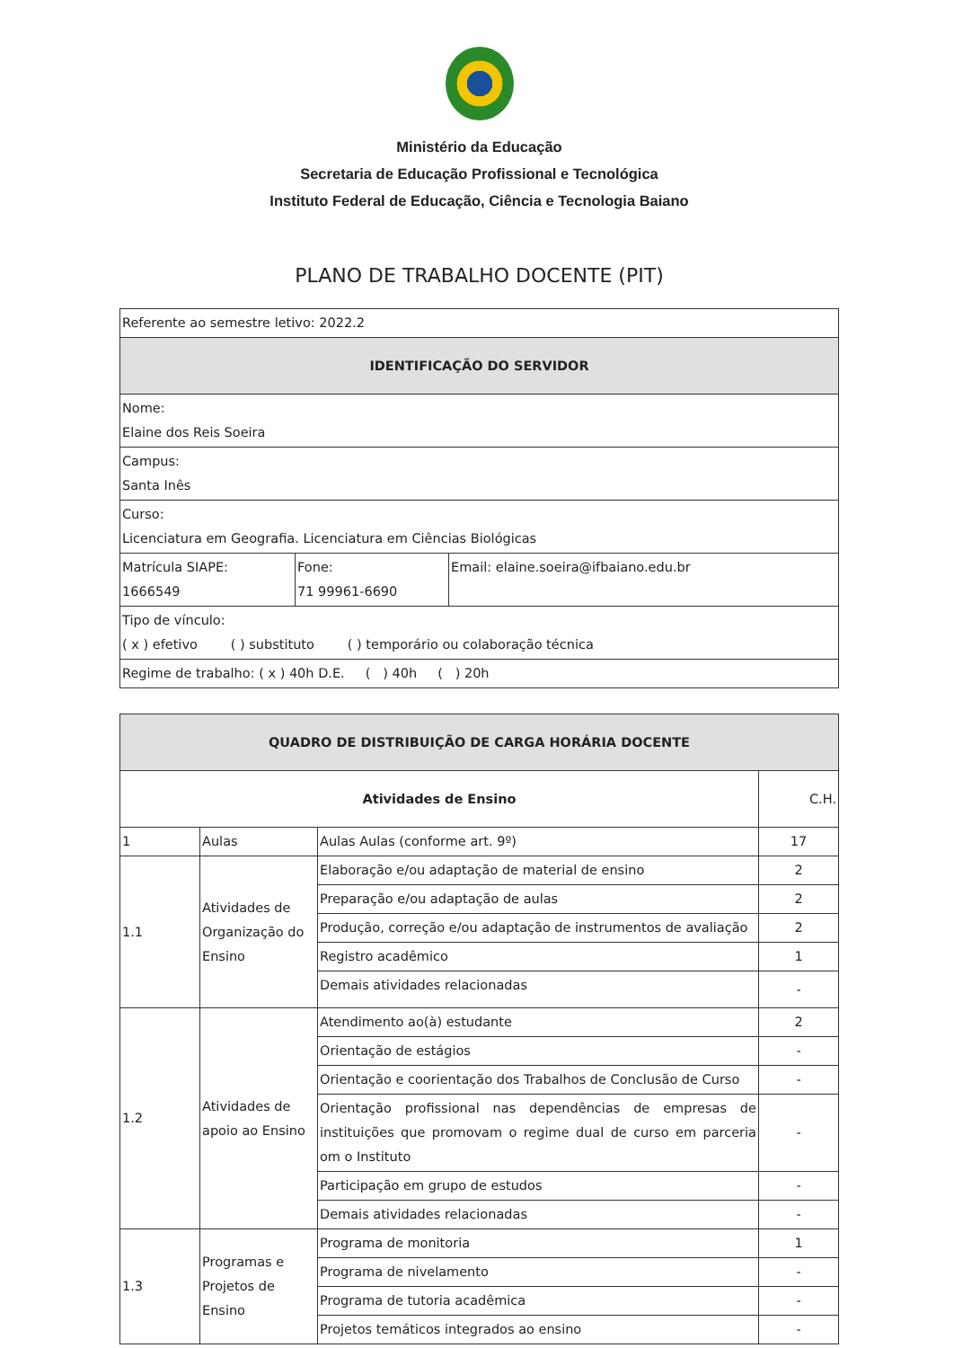Ministério da Educação
Secretaria de Educação Profissional e Tecnológica
Instituto Federal de Educação, Ciência e Tecnologia Baiano
PLANO DE TRABALHO DOCENTE (PIT)
| Referente ao semestre letivo: 2022.2 | | |
| IDENTIFICAÇÃO DO SERVIDOR | | |
| Nome: Elaine dos Reis Soeira | | |
| Campus: Santa Inês | | |
| Curso: Licenciatura em Geografia. Licenciatura em Ciências Biológicas | | |
| Matrícula SIAPE: 1666549 | Fone: 71 99961-6690 | Email: elaine.soeira@ifbaiano.edu.br |
| Tipo de vínculo: ( x ) efetivo ( ) substituto ( ) temporário ou colaboração técnica | | |
| Regime de trabalho: ( x ) 40h D.E. ( ) 40h ( ) 20h | | |
| QUADRO DE DISTRIBUIÇÃO DE CARGA HORÁRIA DOCENTE | | | |
| --- | --- | --- | --- |
| Atividades de Ensino | | | C.H. |
| 1 | Aulas | Aulas Aulas (conforme art. 9º) | 17 |
| 1.1 | Atividades de Organização do Ensino | Elaboração e/ou adaptação de material de ensino | 2 |
| | | Preparação e/ou adaptação de aulas | 2 |
| | | Produção, correção e/ou adaptação de instrumentos de avaliação | 2 |
| | | Registro acadêmico | 1 |
| | | Demais atividades relacionadas | - |
| 1.2 | Atividades de apoio ao Ensino | Atendimento ao(à) estudante | 2 |
| | | Orientação de estágios | - |
| | | Orientação e coorientação dos Trabalhos de Conclusão de Curso | - |
| | | Orientação profissional nas dependências de empresas de instituições que promovam o regime dual de curso em parceria om o Instituto | - |
| | | Participação em grupo de estudos | - |
| | | Demais atividades relacionadas | - |
| 1.3 | Programas e Projetos de Ensino | Programa de monitoria | 1 |
| | | Programa de nivelamento | - |
| | | Programa de tutoria acadêmica | - |
| | | Projetos temáticos integrados ao ensino | - |